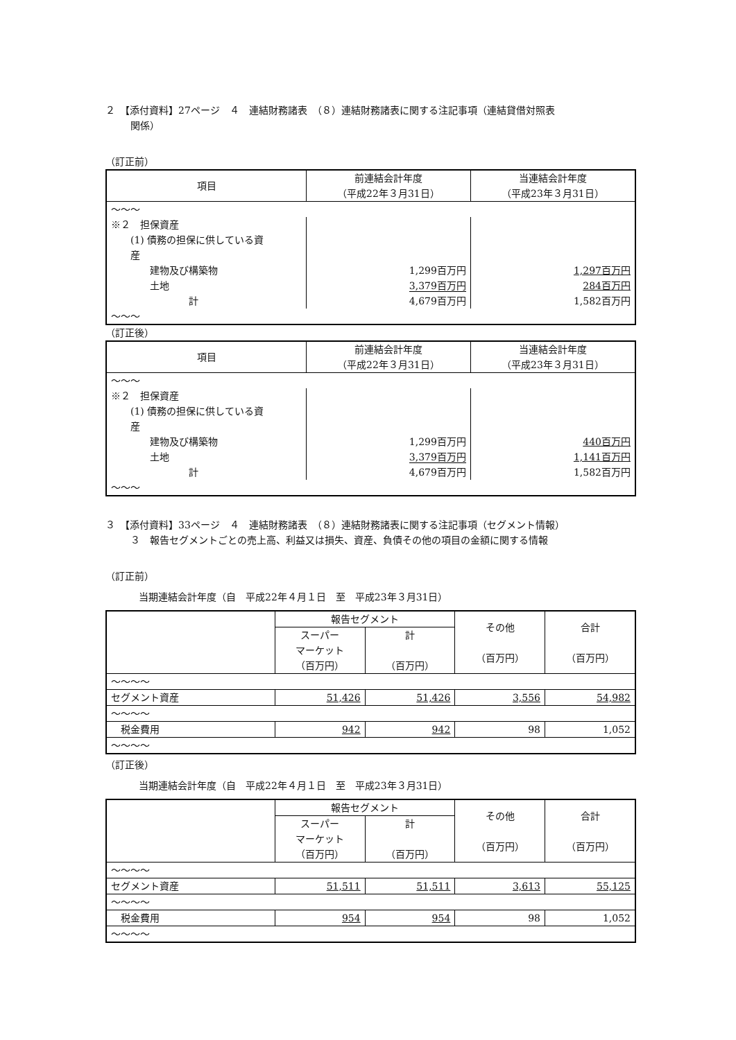２　【添付資料】27ページ　４　連結財務諸表　（８）連結財務諸表に関する注記事項（連結貸借対照表
関係）
（訂正前）
| 項目 | 前連結会計年度 （平成22年３月31日） | 当連結会計年度 （平成23年３月31日） |
| --- | --- | --- |
| 〜〜〜 | | |
| ※２ 担保資産 (1) 債務の担保に供している資 産 建物及び構築物 土地 計 | 1,299百万円 3,379百万円 4,679百万円 | 1,297百万円 284百万円 1,582百万円 |
| 〜〜〜 | | |
（訂正後）
| 項目 | 前連結会計年度 （平成22年３月31日） | 当連結会計年度 （平成23年３月31日） |
| --- | --- | --- |
| 〜〜〜 | | |
| ※２ 担保資産 (1) 債務の担保に供している資 産 建物及び構築物 土地 計 | 1,299百万円 3,379百万円 4,679百万円 | 440百万円 1,141百万円 1,582百万円 |
| 〜〜〜 | | |
３　【添付資料】33ページ　４　連結財務諸表　（８）連結財務諸表に関する注記事項（セグメント情報）
３　報告セグメントごとの売上高、利益又は損失、資産、負債その他の項目の金額に関する情報
（訂正前）
当期連結会計年度（自　平成22年４月１日　至　平成23年３月31日）
| | 報告セグメント | | その他 （百万円） | 合計 （百万円） |
| --- | --- | --- | --- | --- |
| | スーパー マーケット （百万円） | 計 （百万円） | | |
| 〜〜〜〜 | | | | |
| セグメント資産 | 51,426 | 51,426 | 3,556 | 54,982 |
| 〜〜〜〜 | | | | |
| 税金費用 | 942 | 942 | 98 | 1,052 |
| 〜〜〜〜 | | | | |
（訂正後）
当期連結会計年度（自　平成22年４月１日　至　平成23年３月31日）
| | 報告セグメント | | その他 （百万円） | 合計 （百万円） |
| --- | --- | --- | --- | --- |
| | スーパー マーケット （百万円） | 計 （百万円） | | |
| 〜〜〜〜 | | | | |
| セグメント資産 | 51,511 | 51,511 | 3,613 | 55,125 |
| 〜〜〜〜 | | | | |
| 税金費用 | 954 | 954 | 98 | 1,052 |
| 〜〜〜〜 | | | | |